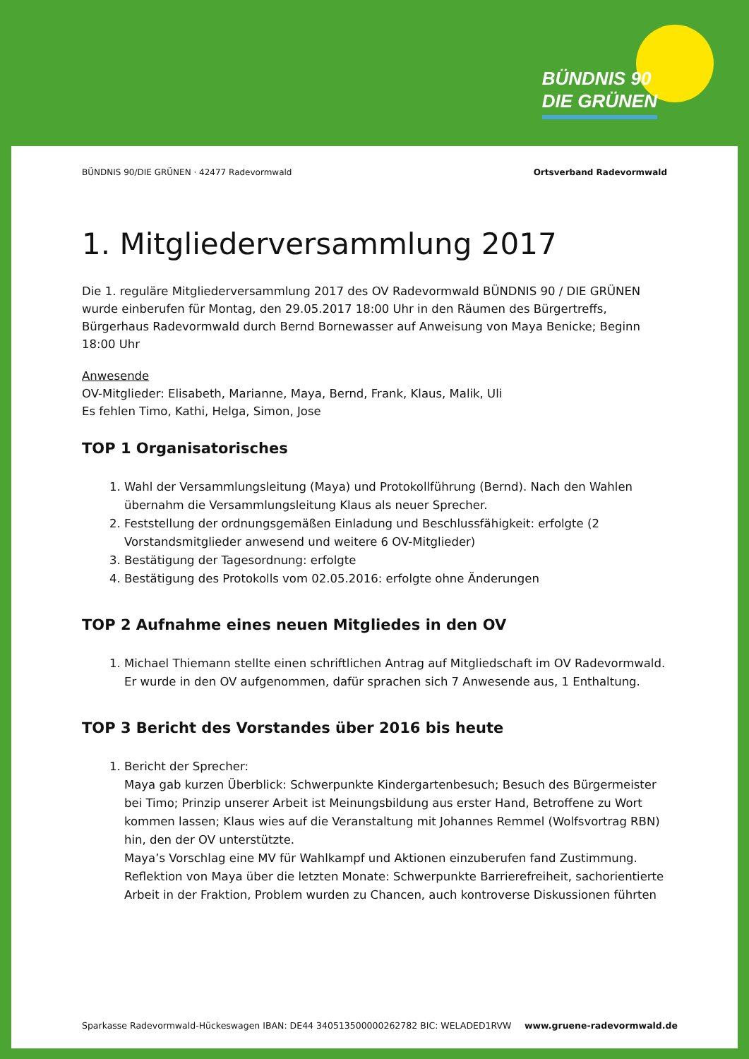BÜNDNIS 90
DIE GRÜNEN
BÜNDNIS 90/DIE GRÜNEN · 42477 Radevormwald Ortsverband Radevormwald
1. Mitgliederversammlung 2017
Die 1. reguläre Mitgliederversammlung 2017 des OV Radevormwald BÜNDNIS 90 / DIE GRÜNEN wurde einberufen für Montag, den 29.05.2017 18:00 Uhr in den Räumen des Bürgertreffs, Bürgerhaus Radevormwald durch Bernd Bornewasser auf Anweisung von Maya Benicke; Beginn 18:00 Uhr
Anwesende
OV-Mitglieder: Elisabeth, Marianne, Maya, Bernd, Frank, Klaus, Malik, Uli
Es fehlen Timo, Kathi, Helga, Simon, Jose
TOP 1 Organisatorisches
1. Wahl der Versammlungsleitung (Maya) und Protokollführung (Bernd). Nach den Wahlen übernahm die Versammlungsleitung Klaus als neuer Sprecher.
2. Feststellung der ordnungsgemäßen Einladung und Beschlussfähigkeit: erfolgte (2 Vorstandsmitglieder anwesend und weitere 6 OV-Mitglieder)
3. Bestätigung der Tagesordnung: erfolgte
4. Bestätigung des Protokolls vom 02.05.2016: erfolgte ohne Änderungen
TOP 2 Aufnahme eines neuen Mitgliedes in den OV
1. Michael Thiemann stellte einen schriftlichen Antrag auf Mitgliedschaft im OV Radevormwald. Er wurde in den OV aufgenommen, dafür sprachen sich 7 Anwesende aus, 1 Enthaltung.
TOP 3 Bericht des Vorstandes über 2016 bis heute
1. Bericht der Sprecher:
Maya gab kurzen Überblick: Schwerpunkte Kindergartenbesuch; Besuch des Bürgermeister bei Timo; Prinzip unserer Arbeit ist Meinungsbildung aus erster Hand, Betroffene zu Wort kommen lassen; Klaus wies auf die Veranstaltung mit Johannes Remmel (Wolfsvortrag RBN) hin, den der OV unterstützte.
Maya’s Vorschlag eine MV für Wahlkampf und Aktionen einzuberufen fand Zustimmung.
Reflektion von Maya über die letzten Monate: Schwerpunkte Barrierefreiheit, sachorientierte Arbeit in der Fraktion, Problem wurden zu Chancen, auch kontroverse Diskussionen führten
Sparkasse Radevormwald-Hückeswagen IBAN: DE44 340513500000262782 BIC: WELADED1RVW www.gruene-radevormwald.de